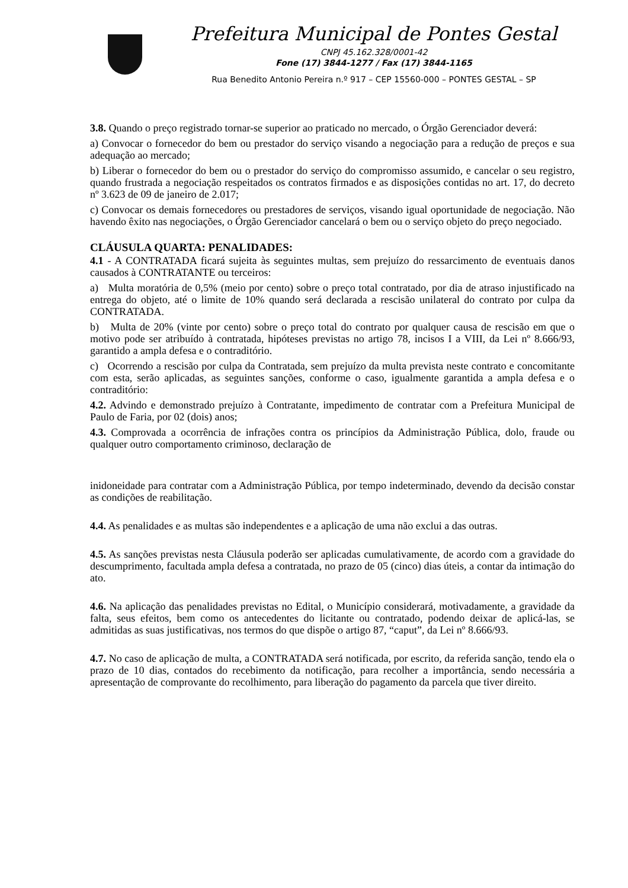Prefeitura Municipal de Pontes Gestal
CNPJ 45.162.328/0001-42
Fone (17) 3844-1277 / Fax (17) 3844-1165
Rua Benedito Antonio Pereira n.º 917 – CEP 15560-000 – PONTES GESTAL – SP
3.8. Quando o preço registrado tornar-se superior ao praticado no mercado, o Órgão Gerenciador deverá:
a) Convocar o fornecedor do bem ou prestador do serviço visando a negociação para a redução de preços e sua adequação ao mercado;
b) Liberar o fornecedor do bem ou o prestador do serviço do compromisso assumido, e cancelar o seu registro, quando frustrada a negociação respeitados os contratos firmados e as disposições contidas no art. 17, do decreto nº 3.623 de 09 de janeiro de 2.017;
c) Convocar os demais fornecedores ou prestadores de serviços, visando igual oportunidade de negociação. Não havendo êxito nas negociações, o Órgão Gerenciador cancelará o bem ou o serviço objeto do preço negociado.
CLÁUSULA QUARTA: PENALIDADES:
4.1 - A CONTRATADA ficará sujeita às seguintes multas, sem prejuízo do ressarcimento de eventuais danos causados à CONTRATANTE ou terceiros:
a) Multa moratória de 0,5% (meio por cento) sobre o preço total contratado, por dia de atraso injustificado na entrega do objeto, até o limite de 10% quando será declarada a rescisão unilateral do contrato por culpa da CONTRATADA.
b) Multa de 20% (vinte por cento) sobre o preço total do contrato por qualquer causa de rescisão em que o motivo pode ser atribuído à contratada, hipóteses previstas no artigo 78, incisos I a VIII, da Lei nº 8.666/93, garantido a ampla defesa e o contraditório.
c) Ocorrendo a rescisão por culpa da Contratada, sem prejuízo da multa prevista neste contrato e concomitante com esta, serão aplicadas, as seguintes sanções, conforme o caso, igualmente garantida a ampla defesa e o contraditório:
4.2. Advindo e demonstrado prejuízo à Contratante, impedimento de contratar com a Prefeitura Municipal de Paulo de Faria, por 02 (dois) anos;
4.3. Comprovada a ocorrência de infrações contra os princípios da Administração Pública, dolo, fraude ou qualquer outro comportamento criminoso, declaração de
inidoneidade para contratar com a Administração Pública, por tempo indeterminado, devendo da decisão constar as condições de reabilitação.
4.4. As penalidades e as multas são independentes e a aplicação de uma não exclui a das outras.
4.5. As sanções previstas nesta Cláusula poderão ser aplicadas cumulativamente, de acordo com a gravidade do descumprimento, facultada ampla defesa a contratada, no prazo de 05 (cinco) dias úteis, a contar da intimação do ato.
4.6. Na aplicação das penalidades previstas no Edital, o Município considerará, motivadamente, a gravidade da falta, seus efeitos, bem como os antecedentes do licitante ou contratado, podendo deixar de aplicá-las, se admitidas as suas justificativas, nos termos do que dispõe o artigo 87, “caput”, da Lei nº 8.666/93.
4.7. No caso de aplicação de multa, a CONTRATADA será notificada, por escrito, da referida sanção, tendo ela o prazo de 10 dias, contados do recebimento da notificação, para recolher a importância, sendo necessária a apresentação de comprovante do recolhimento, para liberação do pagamento da parcela que tiver direito.